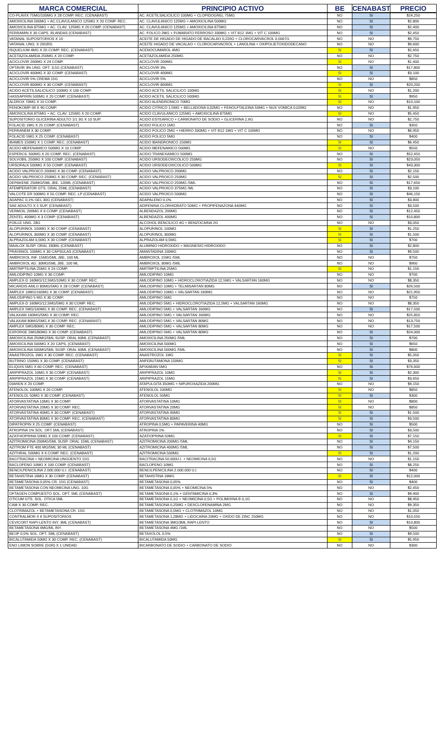| MARCA COMERCIAL | PRINCIPIO ACTIVO | BE | CENABAST | PRECIO |
| --- | --- | --- | --- | --- |
| CO-PLAVIX 75MG/100MG X 28 COMP. REC. (CENABAST) | AC. ACETILSALICILICO 100MG + CLOPIDOGREL 75MG | NO | SI | $24,250 |
| AMOXICILINA 500MG + AC.CLAVULANICO 125MG X 20 COMP. REC. | AC. CLAVULANICO 125MG + AMOXICILINA 500MG | NO | SI | $2,800 |
| AMOXICILINA 875MG + AC. CLAV. 125MG X 20 COMP. (CENABAST) | AC. CLAVULANICO 125MG + AMOXICILINA 875MG | NO | SI | $2,400 |
| FERRAMIN X 30 CAPS. BLANDAS (CENABAST) | AC. FOLICO 2MG + FUMARATO FERROSO 330MG + VIT B12 1MG + VIT C 100MG | NO | SI | $2,450 |
| VATANAL SUPOSITORIOS X 10 | ACEITE DE HIGADO DE HIGADO DE BACALAO 0,220G + CLOROCARVACROL 0,0007G | NO | NO | $9,750 |
| VATANAL UNG. X 20GRS. | ACEITE HIGADO DE VACALAO + CLOROCARVACROL + LANOLINA + OXIPOLIETOXIDODECANO | NO | NO | $9,600 |
| ISQUELIUM 4MG X 20 COMP. REC. (CENABAST) | ACENOCUMAROL 4MG | SI | SI | $2,650 |
| ACETAZOLAMIDA 250MG X 20 COMP. | ACETAZOLAMIDA 250MG | NO | NO | $2,750 |
| ACICLOVIR 200MG X 24 COMP. | ACICLOVIR 200MG | SI | NO | $1,400 |
| OFTAVIR 3% UNG. OFT. 3,5G (CENABAST) | ACICLOVIR 3% | NO | SI | $17,800 |
| ACICLOVIR 400MG X 32 COMP. (CENABAST) | ACICLOVIR 400MG | SI | SI | $3,100 |
| ACICLOVIR 5% CREMA 15G | ACICLOVIR 5% | NO | NO | $850 |
| ACICLOVIR 800MG X 30 COMP. (CENABAST) | ACICLOVIR 800MG | SI | SI | $20,200 |
| ACIDO ACETILSALICILICO 100MG X 100 COMP. | ACIDO ACETIL SALICILICO 100MG | SI | NO | $1,200 |
| HASSAPIRIN 500MG X 20 COMP. (CENABAST) | ACIDO ACETIL SALICILICO 500MG | SI | SI | $950 |
| ALDROX 70MG X 10 COMP. | ACIDO ALENDRONICO 70MG | SI | NO | $10,100 |
| FENOKOMP-39 X 90 COMP. | ACIDO CITRICO 1,5MG + BELLADONA 0,02MG + FENOLFTALEINA 50MG + NUX VOMICA 0,02MG | NO | NO | $1,950 |
| AMOXICILINA 875MG + AC. CLAV. 125MG X 20 COMP. | ACIDO CLAVULANICO 125MG + AMOXICILINA 875MG | SI | NO | $5,450 |
| SUPOSITORIO GLICERINA ADULTO 1/1 3G X 10 SUP. | ACIDO ESTEARICO + CARBONATO DE SODIO + GLICERINA 2,6G | NO | NO | $2,750 |
| FOLACID 1MG X 25 COMP. (CENABAST) | ACIDO FOLICO 1MG | NO | SI | $350 |
| FERRANEM X 30 COMP. | ACIDO FOLICO 2MG + HIERRO 330MG + VIT B12 1MG + VIT C 100MG | NO | NO | $6,950 |
| FOLACID 5MG X 25 COMP. (CENABAST) | ACIDO FOLICO 5MG | NO | SI | $400 |
| IBAMES 150MG X 1 COMP. REC. (CENABAST) | ACIDO IBANDRONICO 150MG | SI | SI | $6,450 |
| ACIDO MEFENAMICO 500MG X 10 COMP. | ACIDO MEFENAMICO 500MG | SI | NO | $550 |
| ESPERCIL 500MG X 20 COMP. REC. (CENABAST) | ACIDO TRANEXAMICO 500MG | NO | SI | $52,450 |
| SOLVOBIL 250MG X 100 COMP. (CENABAST) | ACIDO URSODEOXICOLICO 250MG | NO | SI | $23,050 |
| URSOFALK 500MG X 50 COMP. (CENABAST) | ACIDO URSODEOXICOLICO 500MG | SI | SI | $43,300 |
| ACIDO VALPROICO 200MG X 30 COMP. (CENABAST) | ACIDO VALPROICO 200MG | NO | SI | $2,150 |
| ACIDO VALPROICO 250MG X 30 COMP. REC. (CENABAST) | ACIDO VALPROICO 250MG | SI | SI | $2,500 |
| DEPAKENE 250MG/5ML JBE. 120ML (CENABAST) | ACIDO VALPROICO 250MG /5ML | NO | SI | $17,650 |
| ATEMPERATOR GTS. ORAL 25ML (CENABAST) | ACIDO VALPROICO 375MG /ML | NO | SI | $3,100 |
| VALCOTE ER 500MG X 50 COMP. REC. LP (CENABAST) | ACIDO VALPROICO 500MG | NO | SI | $46,150 |
| ADAPAC 0,1% GEL 30G (CENABAST) | ADAPALENO 0,1% | NO | SI | $3,800 |
| SAE ADULTO X 5 SUP. (CENABAST) | ADIFENINA CLORHIDRATO 50MG + PROPIFENAZONA 440MG | NO | SI | $3,500 |
| VERMOIL 200MG X 6 COMP. (CENABAST) | ALBENDAZOL 200MG | NO | SI | $12,450 |
| ZENTEL 400MG X 3 COMP. (CENABAST) | ALBENDAZOL 400MG | NO | SI | $10,800 |
| FOILLE UNG. 28G | ALCOHOL BENCILICO 4G + BENZOCAINA 2G | NO | NO | $3,050 |
| ALOPURINOL 100MG X 30 COMP. (CENABAST) | ALOPURINOL 100MG | SI | SI | $1,250 |
| ALOPURINOL 300MG X 30 COMP. (CENABAST) | ALOPURINOL 300MG | SI | SI | $1,500 |
| ALPRAZOLAM 0,5MG X 30 COMP. (CENABAST) | ALPRAZOLAM 0,5MG | SI | SI | $700 |
| MAALOX SUSP. ORAL 180ML (CENABAST) | ALUMINIO HIDROXIDO + MAGNESIO HIDROXIDO | NO | SI | $2,800 |
| PRAYANOL 100MG X 30 CAPSULAS (CENABAST) | AMANTADINA 100MG | NO | SI | $9,500 |
| AMBROXOL INF. 15MG/5ML JBE. 100 ML | AMBROXOL 15MG /5ML | NO | NO | $750 |
| AMBROXOL AD. 30MG/5ML JBE. 100 ML | AMBROXOL 30MG /5ML | NO | NO | $900 |
| AMITRIPTILINA 25MG X 24 COMP. | AMITRIPTILINA 25MG | SI | NO | $1,150 |
| AMLODIPINO 10MG X 30 COMP. | AMLODIPINO 10MG | NO | NO | $700 |
| AMPLEX-D 160MG/12,5MG/10MG X 30 COMP. REC. | AMLODIPINO 10MG + HIDROCLOROTIAZIDA 12,5MG + VALSARTAN 160MG | NO | NO | $8,350 |
| MICARDIS AMLO 80MG/5MG X 28 COMP. (CENABAST) | AMLODIPINO 10MG + TELMISARTAN 80MG | NO | SI | $26,500 |
| AMPLEX 10MG/160MG X 30 COMP. (CENABAST) | AMLODIPINO 10MG + VALSARTAN 160MG | NO | NO | $21,950 |
| AMLODIPINO 5 MG X 30 COMP. | AMLODIPINO 5MG | NO | NO | $750 |
| AMPLEX-D 160MG/12,5MG/5MG X 30 COMP. REC. | AMLODIPINO 5MG + HIDROCLOROTIAZIDA 12,5MG + VALSARTAN 160MG | NO | NO | $8,350 |
| AMPLEX 5MG/160MG X 30 COMP. REC. (CENABAST) | AMLODIPINO 5MG + VALSARTAN 160MG | NO | SI | $17,500 |
| VALAXAM 160MG/5MG X 30 COMP. REC. | AMLODIPINO 5MG + VALSARTAN 160MG | NO | NO | $25,850 |
| VALAXAM 80MG/5MG X 30 COMP. REC. (CENABAST) | AMLODIPINO 5MG + VALSARTAN 80MG | NO | NO | $13,750 |
| AMPLEX 5MG/80MG X 30 COMP. REC. | AMLODIPINO 5MG + VALSARTAN 80MG | NO | NO | $17,500 |
| EXFORGE 5MG/80MG X 30 COMP. (CENABAST) | AMLODIPINO 5MG + VALSARTAN 80MG | NO | SI | $24,000 |
| AMOXICILINA 250MG/5ML SUSP. ORAL 60ML (CENABAST) | AMOXICILINA 250MG /5ML | NO | SI | $700 |
| AMOXICILINA 500MG X 20 CAPS. (CENABAST) | AMOXICILINA 500MG | NO | SI | $650 |
| AMOXICILINA 500MG/5ML SUSP. ORAL 60ML (CENABAST) | AMOXICILINA 500MG /5ML | NO | SI | $800 |
| ANASTROZOL 1MG X 30 COMP. REC. (CENABAST) | ANASTROZOL 1MG | SI | SI | $5,050 |
| BUTRINO 150MG X 30 COMP. (CENABAST) | ANFEBUTAMONA 150MG | SI | SI | $3,350 |
| ELIQUIS 5MG X 60 COMP. REC. (CENABAST) | APIXABAN 5MG | NO | SI | $76,600 |
| ARIPIPRAZOL 10MG X 30 COMP. (CENABAST) | ARIPIPRAZOL 10MG | SI | SI | $2,300 |
| ARIPIPRAZOL 15MG X 30 COMP. (CENABAST) | ARIPIPRAZOL 15MG | SI | SI | $3,650 |
| DIAREN X 20 COMP. | ATAPULGITA 350MG + NIFUROXAZIDA 200MG | NO | NO | $9,150 |
| ATENOLOL 100MG X 20 COMP. | ATENOLOL 100MG | SI | NO | $850 |
| ATENOLOL 50MG X 30 COMP. (CENABAST) | ATENOLOL 50MG | SI | SI | $300 |
| ATORVASTATINA 10MG X 30 COMP. | ATORVASTATINA 10MG | SI | NO | $800 |
| ATORVASTATINA 20MG X 30 COMP. REC. | ATORVASTATINA 20MG | SI | NO | $850 |
| ATORVASTATINA 40MG X 30 COMP. (CENABAST) | ATORVASTATINA 40MG | SI | SI | $1,500 |
| ATORVASTATINA 80MG X 30 COMP. REC. (CENABAST) | ATORVASTATINA 80MG | SI | SI | $3,500 |
| DIPATROPIN X 25 COMP. (CENABAST) | ATROPINA 0,5MG + PAPAVERINA 40MG | NO | SI | $500 |
| ATROPINA 1% SOL. OFT 5ML (CENABAST) | ATROPINA 1% | NO | SI | $3,500 |
| AZATHIOPRINA 50MG X 100 COMP. (CENABAST) | AZATIOPRINA 50MG | SI | SI | $7,150 |
| AZITROMICINA 200MG/5ML SUSP. ORAL 15ML (CENABAST) | AZITROMICINA 200MG /5ML | NO | SI | $4,150 |
| AZITROM FTE 400 MG/5ML 30 ML (CENABAST) | AZITROMICINA 400MG /5ML | NO | SI | $7,500 |
| AZITHRAL 500MG X 6 COMP. REC. (CENABAST) | AZITROMICINA 500MG | SI | SI | $1,200 |
| BACITRACINA + NEOMICINA UNGÜENTO 15G | BACITRACINA 50.000U.I. + NEOMICINA 0,5G | NO | NO | $1,150 |
| BACLOFENO 10MG X 100 COMP. (CENABAST) | BACLOFENO 10MG | NO | SI | $8,250 |
| BENCILPENICILINA 2.000.000 U.I. (CENABAST) | BENCILPENICILINA 2.000.000 U.I. | NO | SI | $400 |
| BETAHISTINA 16MG X 30 COMP. (CENABAST) | BETAHISTINA 16MG | SI | SI | $12,000 |
| BETAMETASONA 0,05% CR. 15G (CENABAST) | BETAMETASONA 0,05% | NO | SI | $400 |
| BETAMETASONA CON NEOMICINA UNG. 10G | BETAMETASONA 0,05% + NEOMICINA 5% | NO | NO | $2,450 |
| OFTAGEN COMPUESTO SOL. OFT. 5ML (CENABAST) | BETAMETASONA 0,1% + GENTAMICINA 0,3% | NO | SI | $9,900 |
| OTICUM GTS. SOL. OTICA 5ML | BETAMETASONA 0,1G + NEOMICINA 0,5G + POLIMIXINA B 0,1G | NO | NO | $8,950 |
| CAM X 30 COMP. REC. | BETAMETASONA 0,25MG + DEXCLOFENAMINA 2MG | NO | NO | $9,350 |
| CLOTRIMAZOL + BETAMETASONA CR. 15G | BETAMETASONA 0,5MG + CLOTRIMAZOL 10MG | NO | NO | $1,050 |
| CONTRALMOR X 6 SUPOSITORIOS | BETAMETASONA 1,28MG + LIDOCAINA 20MG + OXIDO DE ZINC 250MG | NO | NO | $10,550 |
| CEVICORT RAPI-LENTO INY. 3ML (CENABAST) | BETAMETASONA 3MG/3ML RAPI-LENTO | NO | SI | $10,800 |
| BETAMETASONA 4MG/ML INY. | BETAMETASONA 4MG /1ML | NO | NO | $500 |
| BEOF 0,5% SOL. OFT. 5ML (CENABAST) | BETAXOLOL 0,5% | NO | SI | $9,500 |
| BICALUTAMIDA 50MG X 30 COMP. REC. (CENABAST) | BICALUTAMIDA 50MG | SI | SI | $5,950 |
| ENO LIMON SOBRE (5GR) X 1 UNIDAD | BICARBONATO DE SODIO + CARBONATO DE SODIO | NO | NO | $300 |